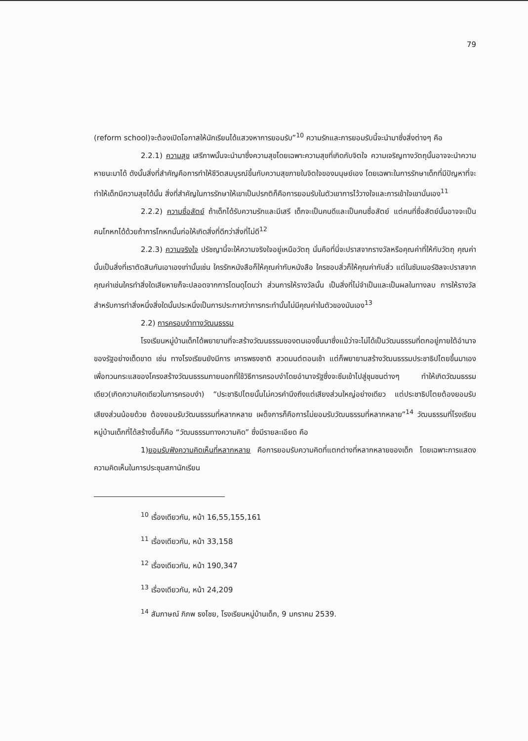79
(reform school)จะต้องเปิดโอกาสให้นักเรียนได้แสวงหาการยอมรับ”<sup>10</sup> ความรักและการยอมรับนี้จะนำมาซึ่งสิ่งต่างๆ คือ
2.2.1) ความสุข เสรีภาพนั้นจะนำมาซึ่งความสุขโดยเฉพาะความสุขที่เกิดกับจิตใจ ความเจริญทางวัตถุนั้นอาจจะนำความหายนะมาได้ ดังนั้นสิ่งที่สำคัญคือการทำให้ชีวิตสมบูรณ์ขึ้นกับความสุขภายในจิตใจของมนุษย์เอง โดยเฉพาะในการรักษาเด็กที่มีปัญหาที่จะทำให้เด็กมีความสุขได้นั้น สิ่งที่สำคัญในการรักษาให้เขาเป็นปรกติก็คือการยอมรับในตัวเขาการไว้วางใจและการเข้าใจเขานั่นเอง<sup>11</sup>
2.2.2) ความซื่อสัตย์ ถ้าเด็กได้รับความรักและมีเสรี เด็กจะเป็นคนดีและเป็นคนซื่อสัตย์ แต่คนที่ซื่อสัตย์นั้นอาจจะเป็นคนโกหกได้ด้วยถ้าการโกหกนั้นก่อให้เกิดสิ่งที่ดีกว่าสิ่งที่ไม่ดี<sup>12</sup>
2.2.3) ความจริงใจ ปรัชญานี้จะให้ความจริงใจอยู่เหนือวัตถุ นั่นคือที่นี่จะปราสจากรางวัลหรือคุณค่าที่ให้กับวัตถุ คุณค่านั้นเป็นสิ่งที่เราตัดสินกันเอาเองเท่านั้นเช่น ใครรักหนังสือก็ให้คุณค่ากับหนังสือ ใครชอบสิ่วก็ให้คุณค่ากับสิ่ว แต่ในซัมเมอร์ฮิลจะปราสจากคุณค่าเช่นใครทำสิ่งใดเสียหายก็จะปลอดจากการโดนดุโดนว่า ส่วนการให้รางวัลนั้น เป็นสิ่งที่ไม่จำเป็นและเป็นผลในทางลบ การให้รางวัลสำหรับการทำสิ่งหนึ่งสิ่งใดนั้นประหนึ่งเป็นการประกาศว่าการกระทำนั้นไม่มีคุณค่าในตัวของมันเอง<sup>13</sup>
2.2) การครอบงำทางวัฒนธรรม
โรงเรียนหมู่บ้านเด็กได้พยายามที่จะสร้างวัฒนธรรมของตนเองขึ้นมาซึ่งแม้ว่าจะไม่ได้เป็นวัฒนธรรมที่ตกอยู่ภายใต้อำนาจของรัฐอย่างเด็ดขาด เช่น ทางโรงเรียนยังมีการ เคารพธงชาติ สวดมนต์ตอนเช้า แต่ก็พยายามสร้างวัฒนธรรมประชาธิปไตยขึ้นมาเอง เพื่อทวนกระแสของโครงสร้างวัฒนธรรมภายนอกที่ใช้วิธีการครอบงำโดยอำนาจรัฐซึ่งจะซึมเข้าไปสู่ชุมชนต่างๆ ทำให้เกิดวัฒนธรรมเดียว(เกิดความคิดเดียวในการครอบงำ) “ประชาธิปไตยนั้นไม่ควรคำนึงถึงแต่เสียงส่วนใหญ่อย่างเดียว แต่ประชาธิปไตยต้องยอมรับเสียงส่วนน้อยด้วย ต้องยอมรับวัฒนธรรมที่หลากหลาย เผด็จการก็คือการไม่ยอมรับวัฒนธรรมที่หลากหลาย”<sup>14</sup> วัฒนธรรมที่โรงเรียนหมู่บ้านเด็กที่ได้สร้างขึ้นก็คือ “วัฒนธรรมทางความคิด” ซึ่งมีรายละเอียด คือ
1)ยอมรับฟังความคิดเห็นที่หลากหลาย คือการยอมรับความคิดที่แตกต่างที่หลากหลายของเด็ก โดยเฉพาะการแสดงความคิดเห็นในการประชุมสภานักเรียน
<sup>10</sup> เรื่องเดียวกัน, หน้า 16,55,155,161
<sup>11</sup> เรื่องเดียวกัน, หน้า 33,158
<sup>12</sup> เรื่องเดียวกัน, หน้า 190,347
<sup>13</sup> เรื่องเดียวกัน, หน้า 24,209
<sup>14</sup> สัมภาษณ์ ภิภพ ธงไชย, โรงเรียนหมู่บ้านเด็ก, 9 มกราคม 2539.